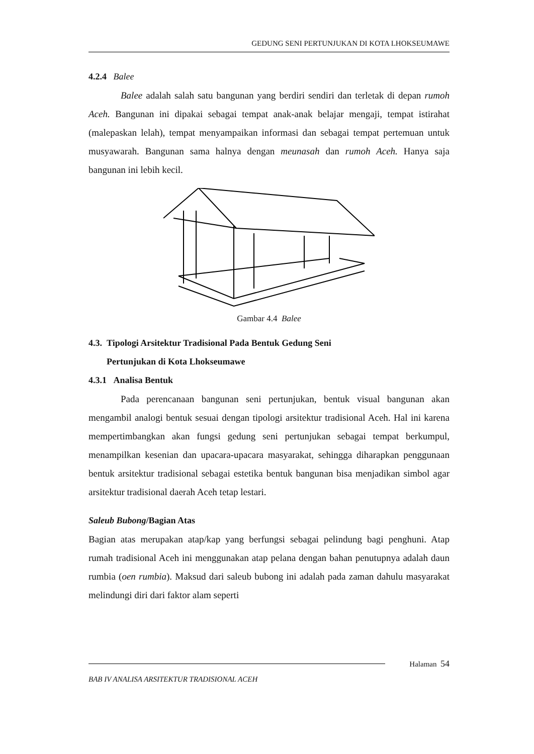GEDUNG SENI PERTUNJUKAN DI KOTA LHOKSEUMAWE
4.2.4 Balee
Balee adalah salah satu bangunan yang berdiri sendiri dan terletak di depan rumoh Aceh. Bangunan ini dipakai sebagai tempat anak-anak belajar mengaji, tempat istirahat (malepaskan lelah), tempat menyampaikan informasi dan sebagai tempat pertemuan untuk musyawarah. Bangunan sama halnya dengan meunasah dan rumoh Aceh. Hanya saja bangunan ini lebih kecil.
Gambar 4.4 Balee
4.3. Tipologi Arsitektur Tradisional Pada Bentuk Gedung Seni
Pertunjukan di Kota Lhokseumawe
4.3.1 Analisa Bentuk
Pada perencanaan bangunan seni pertunjukan, bentuk visual bangunan akan mengambil analogi bentuk sesuai dengan tipologi arsitektur tradisional Aceh. Hal ini karena mempertimbangkan akan fungsi gedung seni pertunjukan sebagai tempat berkumpul, menampilkan kesenian dan upacara-upacara masyarakat, sehingga diharapkan penggunaan bentuk arsitektur tradisional sebagai estetika bentuk bangunan bisa menjadikan simbol agar arsitektur tradisional daerah Aceh tetap lestari.
Saleub Bubong/Bagian Atas
Bagian atas merupakan atap/kap yang berfungsi sebagai pelindung bagi penghuni. Atap rumah tradisional Aceh ini menggunakan atap pelana dengan bahan penutupnya adalah daun rumbia (oen rumbia). Maksud dari saleub bubong ini adalah pada zaman dahulu masyarakat melindungi diri dari faktor alam seperti
Halaman 54
BAB IV ANALISA ARSITEKTUR TRADISIONAL ACEH